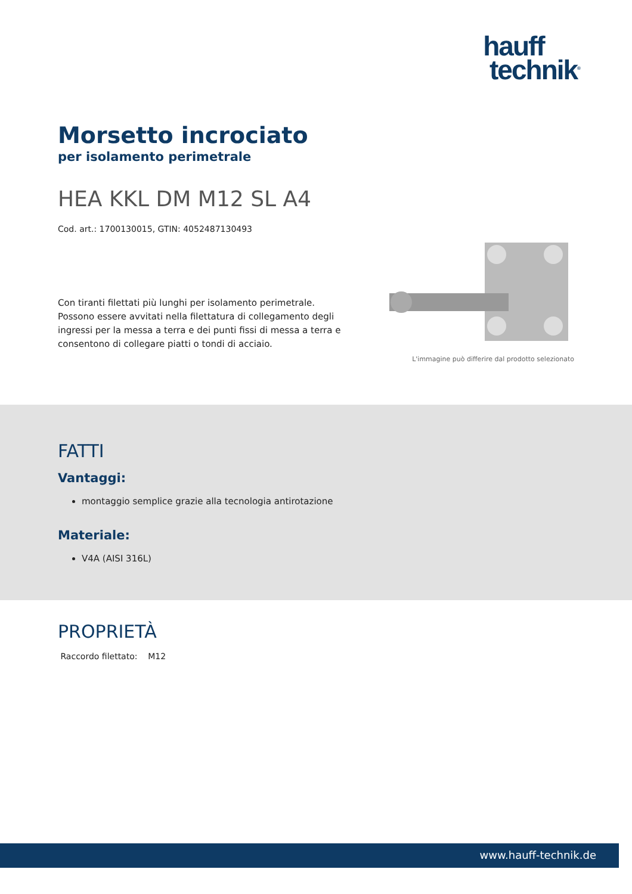hauff
technik<sup>®</sup>
Morsetto incrociato
per isolamento perimetrale
HEA KKL DM M12 SL A4
Cod. art.: 1700130015, GTIN: 4052487130493
Con tiranti filettati più lunghi per isolamento perimetrale. Possono essere avvitati nella filettatura di collegamento degli ingressi per la messa a terra e dei punti fissi di messa a terra e consentono di collegare piatti o tondi di acciaio.
L'immagine può differire dal prodotto selezionato
FATTI
Vantaggi:
montaggio semplice grazie alla tecnologia antirotazione
Materiale:
V4A (AISI 316L)
PROPRIETÀ
Raccordo filettato: M12
www.hauff-technik.de